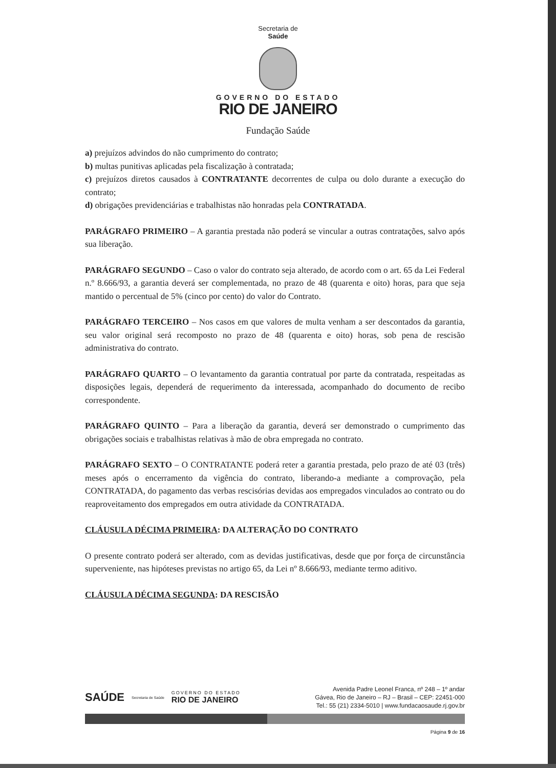Secretaria de
Saúde
GOVERNO DO ESTADO
RIO DE JANEIRO
Fundação Saúde
a) prejuízos advindos do não cumprimento do contrato;
b) multas punitivas aplicadas pela fiscalização à contratada;
c) prejuízos diretos causados à CONTRATANTE decorrentes de culpa ou dolo durante a execução do contrato;
d) obrigações previdenciárias e trabalhistas não honradas pela CONTRATADA.
PARÁGRAFO PRIMEIRO – A garantia prestada não poderá se vincular a outras contratações, salvo após sua liberação.
PARÁGRAFO SEGUNDO – Caso o valor do contrato seja alterado, de acordo com o art. 65 da Lei Federal n.º 8.666/93, a garantia deverá ser complementada, no prazo de 48 (quarenta e oito) horas, para que seja mantido o percentual de 5% (cinco por cento) do valor do Contrato.
PARÁGRAFO TERCEIRO – Nos casos em que valores de multa venham a ser descontados da garantia, seu valor original será recomposto no prazo de 48 (quarenta e oito) horas, sob pena de rescisão administrativa do contrato.
PARÁGRAFO QUARTO – O levantamento da garantia contratual por parte da contratada, respeitadas as disposições legais, dependerá de requerimento da interessada, acompanhado do documento de recibo correspondente.
PARÁGRAFO QUINTO – Para a liberação da garantia, deverá ser demonstrado o cumprimento das obrigações sociais e trabalhistas relativas à mão de obra empregada no contrato.
PARÁGRAFO SEXTO – O CONTRATANTE poderá reter a garantia prestada, pelo prazo de até 03 (três) meses após o encerramento da vigência do contrato, liberando-a mediante a comprovação, pela CONTRATADA, do pagamento das verbas rescisórias devidas aos empregados vinculados ao contrato ou do reaproveitamento dos empregados em outra atividade da CONTRATADA.
CLÁUSULA DÉCIMA PRIMEIRA: DA ALTERAÇÃO DO CONTRATO
O presente contrato poderá ser alterado, com as devidas justificativas, desde que por força de circunstância superveniente, nas hipóteses previstas no artigo 65, da Lei nº 8.666/93, mediante termo aditivo.
CLÁUSULA DÉCIMA SEGUNDA: DA RESCISÃO
SAÚDE Secretaria de Saúde GOVERNO DO ESTADO
RIO DE JANEIRO
Avenida Padre Leonel Franca, nº 248 – 1º andar
Gávea, Rio de Janeiro – RJ – Brasil – CEP: 22451-000
Tel.: 55 (21) 2334-5010 | www.fundacaosaude.rj.gov.br
Página 9 de 16